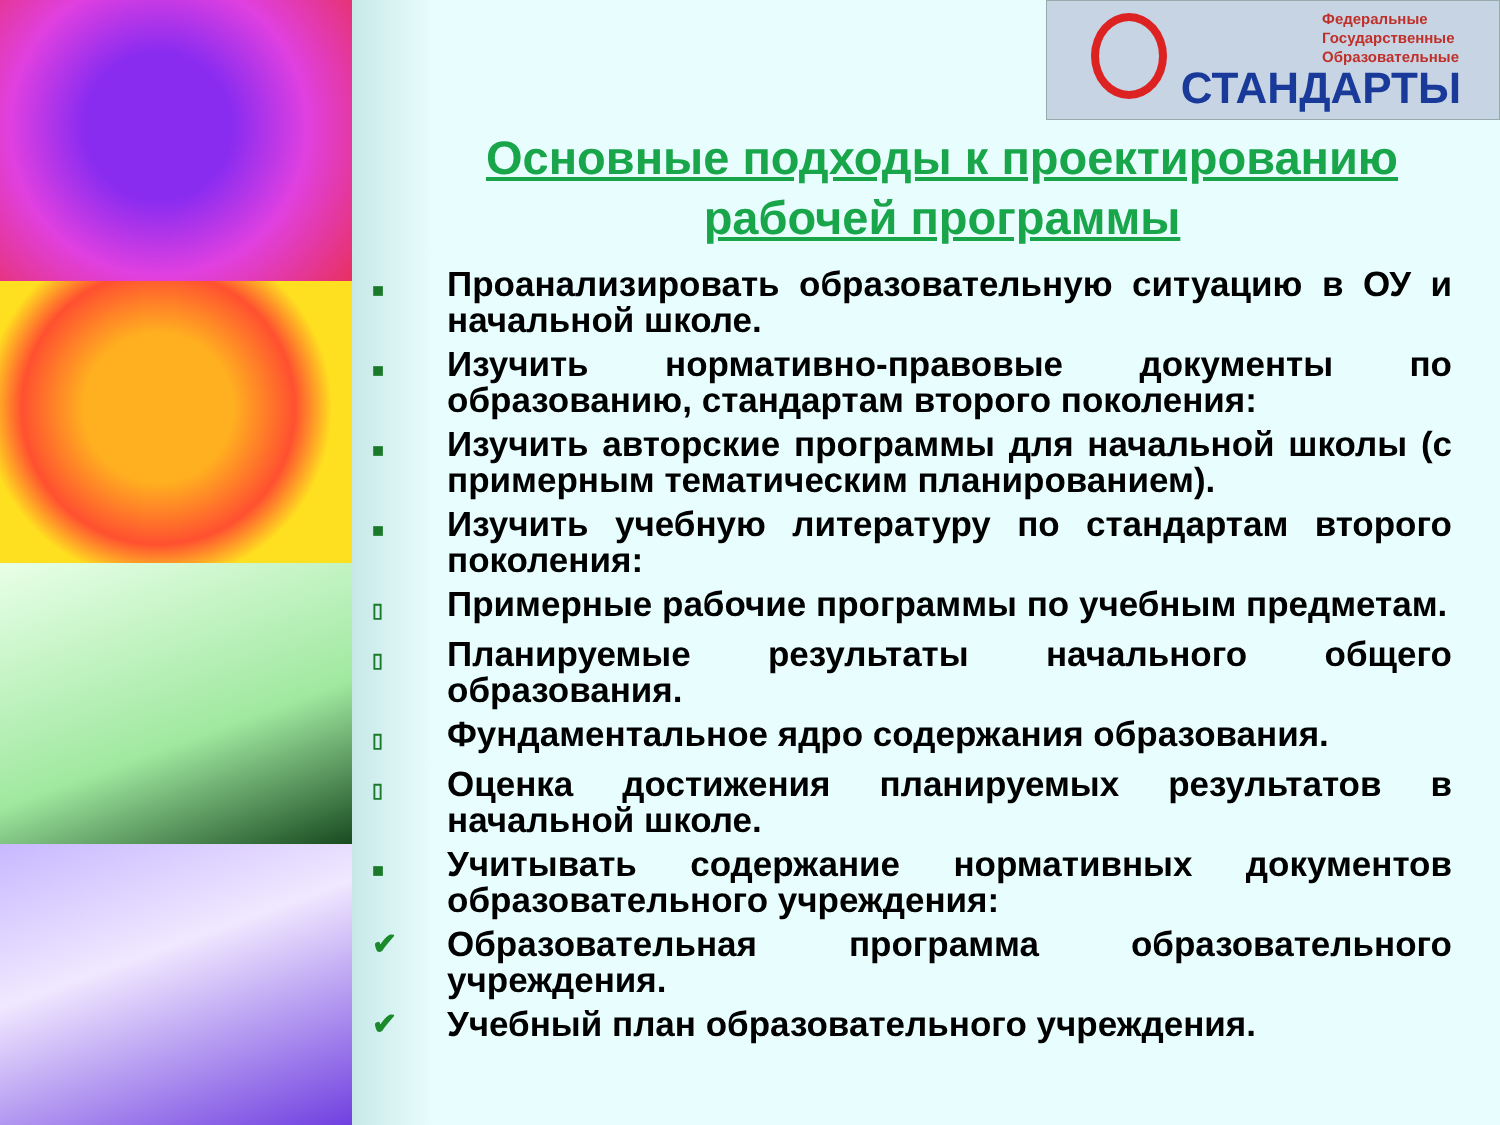Федеральные
Государственные
Образовательные
СТАНДАРТЫ
Основные подходы к проектированию рабочей программы
■ Проанализировать образовательную ситуацию в ОУ и начальной школе.
■ Изучить нормативно-правовые документы по образованию, стандартам второго поколения:
■ Изучить авторские программы для начальной школы (с примерным тематическим планированием).
■ Изучить учебную литературу по стандартам второго поколения:
▯ Примерные рабочие программы по учебным предметам.
▯ Планируемые результаты начального общего образования.
▯ Фундаментальное ядро содержания образования.
▯ Оценка достижения планируемых результатов в начальной школе.
■ Учитывать содержание нормативных документов образовательного учреждения:
✔ Образовательная программа образовательного учреждения.
✔ Учебный план образовательного учреждения.